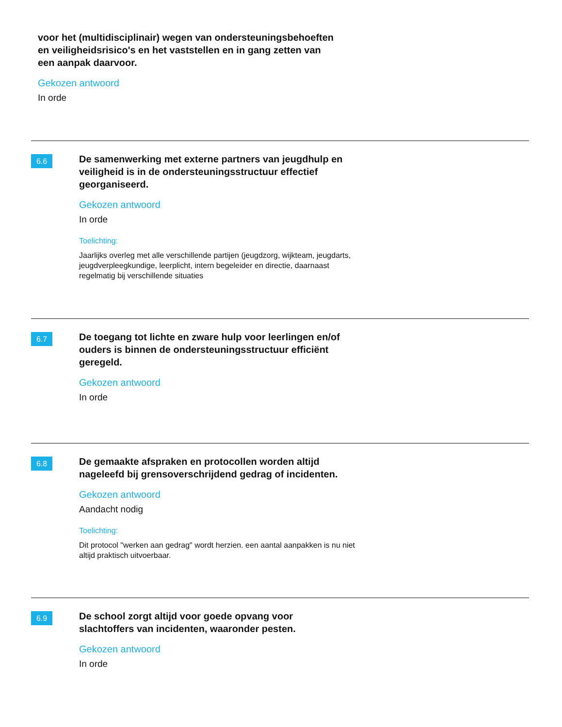voor het (multidisciplinair) wegen van ondersteuningsbehoeften en veiligheidsrisico's en het vaststellen en in gang zetten van een aanpak daarvoor.
Gekozen antwoord
In orde
6.6
De samenwerking met externe partners van jeugdhulp en veiligheid is in de ondersteuningsstructuur effectief georganiseerd.
Gekozen antwoord
In orde
Toelichting:
Jaarlijks overleg met alle verschillende partijen (jeugdzorg, wijkteam, jeugdarts, jeugdverpleegkundige, leerplicht, intern begeleider en directie, daarnaast regelmatig bij verschillende situaties
6.7
De toegang tot lichte en zware hulp voor leerlingen en/of ouders is binnen de ondersteuningsstructuur efficiënt geregeld.
Gekozen antwoord
In orde
6.8
De gemaakte afspraken en protocollen worden altijd nageleefd bij grensoverschrijdend gedrag of incidenten.
Gekozen antwoord
Aandacht nodig
Toelichting:
Dit protocol "werken aan gedrag" wordt herzien. een aantal aanpakken is nu niet altijd praktisch uitvoerbaar.
6.9
De school zorgt altijd voor goede opvang voor slachtoffers van incidenten, waaronder pesten.
Gekozen antwoord
In orde